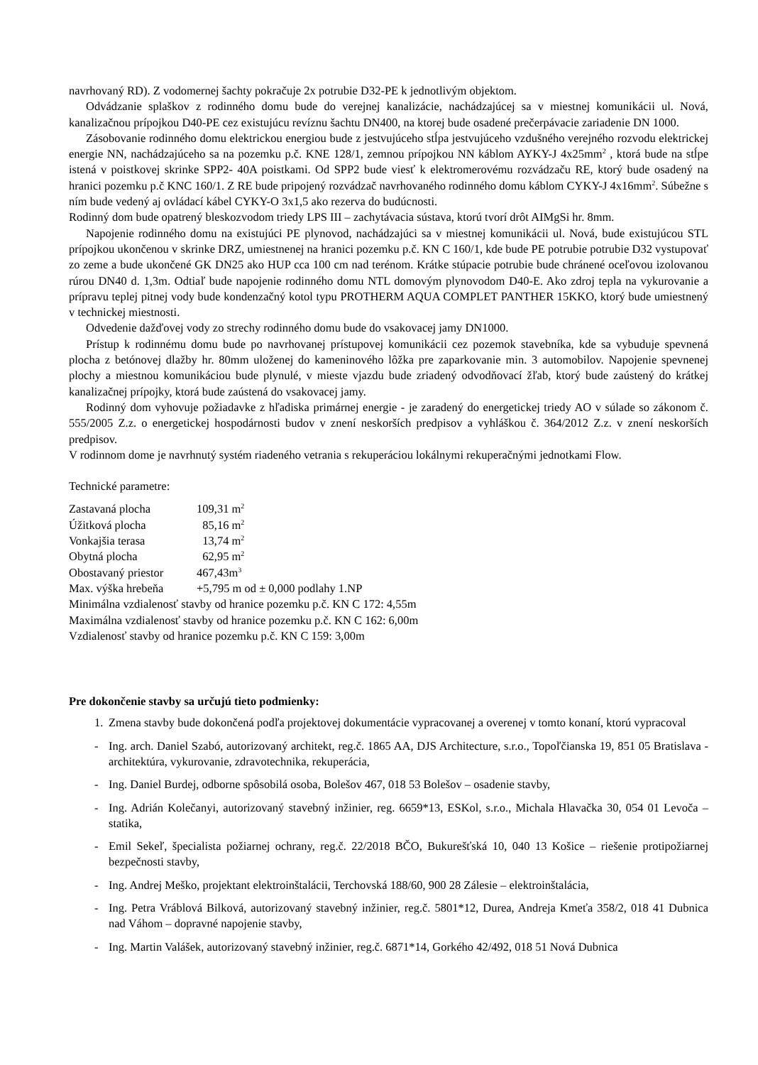navrhovaný RD). Z vodomernej šachty pokračuje 2x potrubie D32-PE k jednotlivým objektom.
Odvádzanie splaškov z rodinného domu bude do verejnej kanalizácie, nachádzajúcej sa v miestnej komunikácii ul. Nová, kanalizačnou prípojkou D40-PE cez existujúcu revíznu šachtu DN400, na ktorej bude osadené prečerpávacie zariadenie DN 1000.
Zásobovanie rodinného domu elektrickou energiou bude z jestvujúceho stĺpa jestvujúceho vzdušného verejného rozvodu elektrickej energie NN, nachádzajúceho sa na pozemku p.č. KNE 128/1, zemnou prípojkou NN káblom AYKY-J 4x25mm<sup>2</sup> , ktorá bude na stĺpe istená v poistkovej skrinke SPP2- 40A poistkami. Od SPP2 bude viesť k elektromerovému rozvádzaču RE, ktorý bude osadený na hranici pozemku p.č KNC 160/1. Z RE bude pripojený rozvádzač navrhovaného rodinného domu káblom CYKY-J 4x16mm<sup>2</sup>. Súbežne s ním bude vedený aj ovládací kábel CYKY-O 3x1,5 ako rezerva do budúcnosti.
Rodinný dom bude opatrený bleskozvodom triedy LPS III – zachytávacia sústava, ktorú tvorí drôt AIMgSi hr. 8mm.
Napojenie rodinného domu na existujúci PE plynovod, nachádzajúci sa v miestnej komunikácii ul. Nová, bude existujúcou STL prípojkou ukončenou v skrinke DRZ, umiestnenej na hranici pozemku p.č. KN C 160/1, kde bude PE potrubie potrubie D32 vystupovať zo zeme a bude ukončené GK DN25 ako HUP cca 100 cm nad terénom. Krátke stúpacie potrubie bude chránené oceľovou izolovanou rúrou DN40 d. 1,3m. Odtiaľ bude napojenie rodinného domu NTL domovým plynovodom D40-E. Ako zdroj tepla na vykurovanie a prípravu teplej pitnej vody bude kondenzačný kotol typu PROTHERM AQUA COMPLET PANTHER 15KKO, ktorý bude umiestnený v technickej miestnosti.
Odvedenie dažďovej vody zo strechy rodinného domu bude do vsakovacej jamy DN1000.
Prístup k rodinnému domu bude po navrhovanej prístupovej komunikácii cez pozemok stavebníka, kde sa vybuduje spevnená plocha z betónovej dlažby hr. 80mm uloženej do kameninového lôžka pre zaparkovanie min. 3 automobilov. Napojenie spevnenej plochy a miestnou komunikáciou bude plynulé, v mieste vjazdu bude zriadený odvodňovací žľab, ktorý bude zaústený do krátkej kanalizačnej prípojky, ktorá bude zaústená do vsakovacej jamy.
Rodinný dom vyhovuje požiadavke z hľadiska primárnej energie - je zaradený do energetickej triedy AO v súlade so zákonom č. 555/2005 Z.z. o energetickej hospodárnosti budov v znení neskorších predpisov a vyhláškou č. 364/2012 Z.z. v znení neskorších predpisov.
V rodinnom dome je navrhnutý systém riadeného vetrania s rekuperáciou lokálnymi rekuperačnými jednotkami Flow.
Technické parametre:
| Zastavaná plocha | 109,31 m<sup>2</sup> |
| Úžitková plocha | 85,16 m<sup>2</sup> |
| Vonkajšia terasa | 13,74 m<sup>2</sup> |
| Obytná plocha | 62,95 m<sup>2</sup> |
| Obostavaný priestor | 467,43m<sup>3</sup> |
| Max. výška hrebeňa | +5,795 m od ± 0,000 podlahy 1.NP |
Minimálna vzdialenosť stavby od hranice pozemku p.č. KN C 172: 4,55m
Maximálna vzdialenosť stavby od hranice pozemku p.č. KN C 162: 6,00m
Vzdialenosť stavby od hranice pozemku p.č. KN C 159: 3,00m
Pre dokončenie stavby sa určujú tieto podmienky:
1. Zmena stavby bude dokončená podľa projektovej dokumentácie vypracovanej a overenej v tomto konaní, ktorú vypracoval
- Ing. arch. Daniel Szabó, autorizovaný architekt, reg.č. 1865 AA, DJS Architecture, s.r.o., Topoľčianska 19, 851 05 Bratislava -architektúra, vykurovanie, zdravotechnika, rekuperácia,
- Ing. Daniel Burdej, odborne spôsobilá osoba, Bolešov 467, 018 53 Bolešov – osadenie stavby,
- Ing. Adrián Kolečanyi, autorizovaný stavebný inžinier, reg. 6659*13, ESKol, s.r.o., Michala Hlavačka 30, 054 01 Levoča – statika,
- Emil Sekeľ, špecialista požiarnej ochrany, reg.č. 22/2018 BČO, Bukurešťská 10, 040 13 Košice – riešenie protipožiarnej bezpečnosti stavby,
- Ing. Andrej Meško, projektant elektroinštalácii, Terchovská 188/60, 900 28 Zálesie – elektroinštalácia,
- Ing. Petra Vráblová Bilková, autorizovaný stavebný inžinier, reg.č. 5801*12, Durea, Andreja Kmeťa 358/2, 018 41 Dubnica nad Váhom – dopravné napojenie stavby,
- Ing. Martin Valášek, autorizovaný stavebný inžinier, reg.č. 6871*14, Gorkého 42/492, 018 51 Nová Dubnica